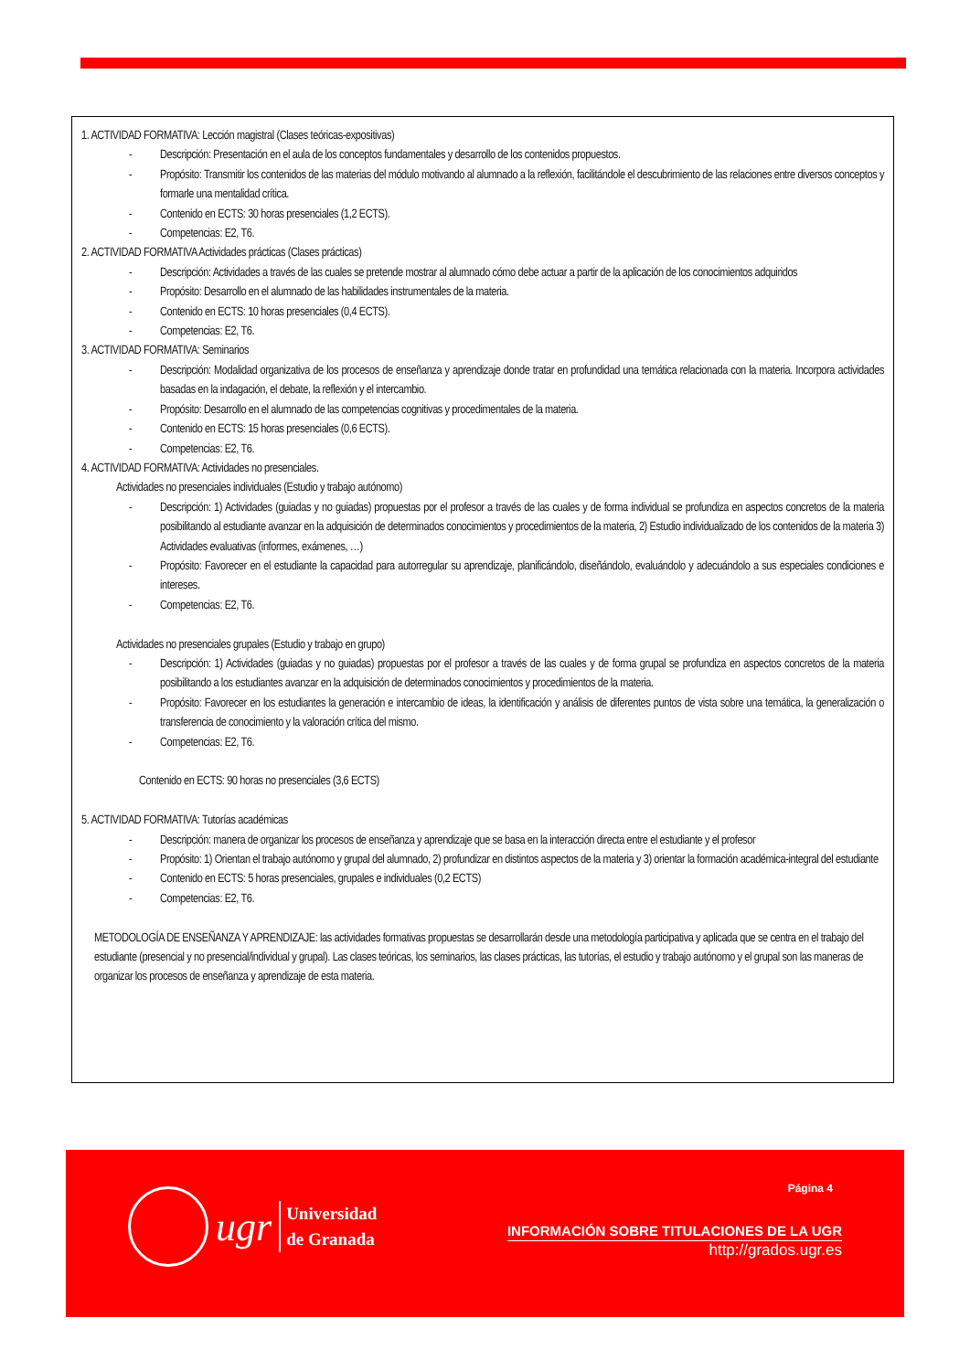1. ACTIVIDAD FORMATIVA: Lección magistral (Clases teóricas-expositivas)
- Descripción: Presentación en el aula de los conceptos fundamentales y desarrollo de los contenidos propuestos.
- Propósito: Transmitir los contenidos de las materias del módulo motivando al alumnado a la reflexión, facilitándole el descubrimiento de las relaciones entre diversos conceptos y formarle una mentalidad crítica.
- Contenido en ECTS: 30 horas presenciales (1,2 ECTS).
- Competencias: E2, T6.
2. ACTIVIDAD FORMATIVA Actividades prácticas (Clases prácticas)
- Descripción: Actividades a través de las cuales se pretende mostrar al alumnado cómo debe actuar a partir de la aplicación de los conocimientos adquiridos
- Propósito: Desarrollo en el alumnado de las habilidades instrumentales de la materia.
- Contenido en ECTS: 10 horas presenciales (0,4 ECTS).
- Competencias: E2, T6.
3. ACTIVIDAD FORMATIVA: Seminarios
- Descripción: Modalidad organizativa de los procesos de enseñanza y aprendizaje donde tratar en profundidad una temática relacionada con la materia. Incorpora actividades basadas en la indagación, el debate, la reflexión y el intercambio.
- Propósito: Desarrollo en el alumnado de las competencias cognitivas y procedimentales de la materia.
- Contenido en ECTS: 15 horas presenciales (0,6 ECTS).
- Competencias: E2, T6.
4. ACTIVIDAD FORMATIVA: Actividades no presenciales.
Actividades no presenciales individuales (Estudio y trabajo autónomo)
- Descripción: 1) Actividades (guiadas y no guiadas) propuestas por el profesor a través de las cuales y de forma individual se profundiza en aspectos concretos de la materia posibilitando al estudiante avanzar en la adquisición de determinados conocimientos y procedimientos de la materia, 2) Estudio individualizado de los contenidos de la materia 3) Actividades evaluativas (informes, exámenes, …)
- Propósito: Favorecer en el estudiante la capacidad para autorregular su aprendizaje, planificándolo, diseñándolo, evaluándolo y adecuándolo a sus especiales condiciones e intereses.
- Competencias: E2, T6.
Actividades no presenciales grupales (Estudio y trabajo en grupo)
- Descripción: 1) Actividades (guiadas y no guiadas) propuestas por el profesor a través de las cuales y de forma grupal se profundiza en aspectos concretos de la materia posibilitando a los estudiantes avanzar en la adquisición de determinados conocimientos y procedimientos de la materia.
- Propósito: Favorecer en los estudiantes la generación e intercambio de ideas, la identificación y análisis de diferentes puntos de vista sobre una temática, la generalización o transferencia de conocimiento y la valoración crítica del mismo.
- Competencias: E2, T6.
Contenido en ECTS: 90 horas no presenciales (3,6 ECTS)
5. ACTIVIDAD FORMATIVA: Tutorías académicas
- Descripción: manera de organizar los procesos de enseñanza y aprendizaje que se basa en la interacción directa entre el estudiante y el profesor
- Propósito: 1) Orientan el trabajo autónomo y grupal del alumnado, 2) profundizar en distintos aspectos de la materia y 3) orientar la formación académica-integral del estudiante
- Contenido en ECTS: 5 horas presenciales, grupales e individuales (0,2 ECTS)
- Competencias: E2, T6.
METODOLOGÍA DE ENSEÑANZA Y APRENDIZAJE: las actividades formativas propuestas se desarrollarán desde una metodología participativa y aplicada que se centra en el trabajo del estudiante (presencial y no presencial/individual y grupal). Las clases teóricas, los seminarios, las clases prácticas, las tutorías, el estudio y trabajo autónomo y el grupal son las maneras de organizar los procesos de enseñanza y aprendizaje de esta materia.
ugr
Universidad
de Granada
Página 4
INFORMACIÓN SOBRE TITULACIONES DE LA UGR
http://grados.ugr.es